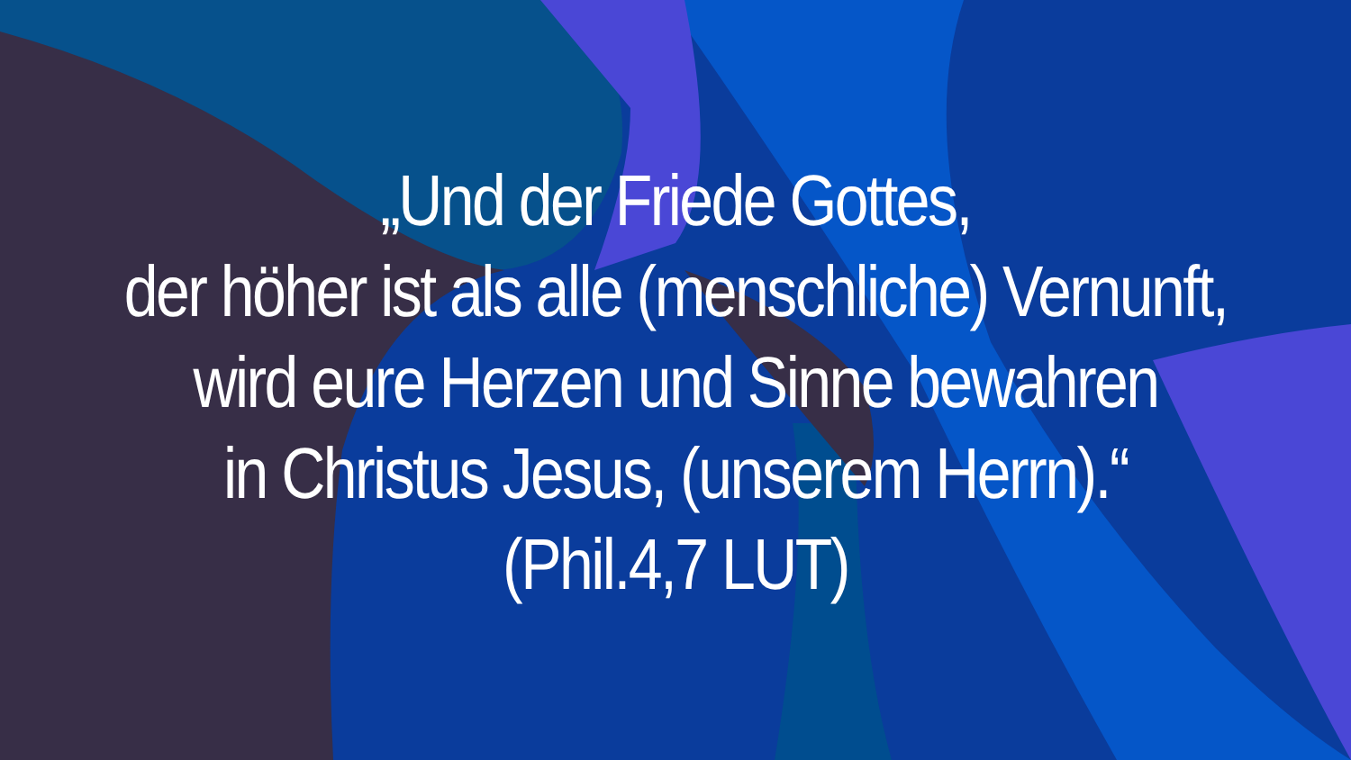„Und der Friede Gottes,
der höher ist als alle (menschliche) Vernunft,
wird eure Herzen und Sinne bewahren
in Christus Jesus, (unserem Herrn).“
(Phil.4,7 LUT)